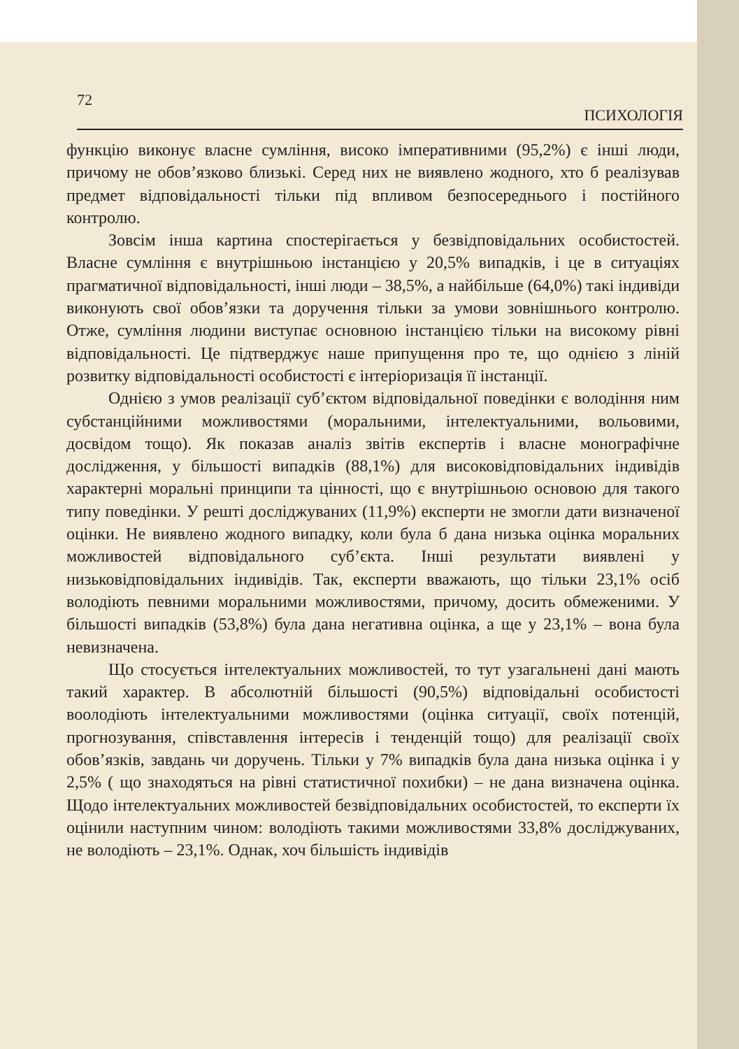72 ПСИХОЛОГІЯ
функцію виконує власне сумління, високо імперативними (95,2%) є інші люди, причому не обов’язково близькі. Серед них не виявлено жодного, хто б реалізував предмет відповідальності тільки під впливом безпосереднього і постійного контролю.
Зовсім інша картина спостерігається у безвідповідальних особистостей. Власне сумління є внутрішньою інстанцією у 20,5% випадків, і це в ситуаціях прагматичної відповідальності, інші люди – 38,5%, а найбільше (64,0%) такі індивіди виконують свої обов’язки та доручення тільки за умови зовнішнього контролю. Отже, сумління людини виступає основною інстанцією тільки на високому рівні відповідальності. Це підтверджує наше припущення про те, що однією з ліній розвитку відповідальності особистості є інтеріоризація її інстанції.
Однією з умов реалізації суб’єктом відповідальної поведінки є володіння ним субстанційними можливостями (моральними, інтелектуальними, вольовими, досвідом тощо). Як показав аналіз звітів експертів і власне монографічне дослідження, у більшості випадків (88,1%) для високовідповідальних індивідів характерні моральні принципи та цінності, що є внутрішньою основою для такого типу поведінки. У решті досліджуваних (11,9%) експерти не змогли дати визначеної оцінки. Не виявлено жодного випадку, коли була б дана низька оцінка моральних можливостей відповідального суб’єкта. Інші результати виявлені у низьковідповідальних індивідів. Так, експерти вважають, що тільки 23,1% осіб володіють певними моральними можливостями, причому, досить обмеженими. У більшості випадків (53,8%) була дана негативна оцінка, а ще у 23,1% – вона була невизначена.
Що стосується інтелектуальних можливостей, то тут узагальнені дані мають такий характер. В абсолютній більшості (90,5%) відповідальні особистості воолодіють інтелектуальними можливостями (оцінка ситуації, своїх потенцій, прогнозування, співставлення інтересів і тенденцій тощо) для реалізації своїх обов’язків, завдань чи доручень. Тільки у 7% випадків була дана низька оцінка і у 2,5% ( що знаходяться на рівні статистичної похибки) – не дана визначена оцінка. Щодо інтелектуальних можливостей безвідповідальних особистостей, то експерти їх оцінили наступним чином: володіють такими можливостями 33,8% досліджуваних, не володіють – 23,1%. Однак, хоч більшість індивідів